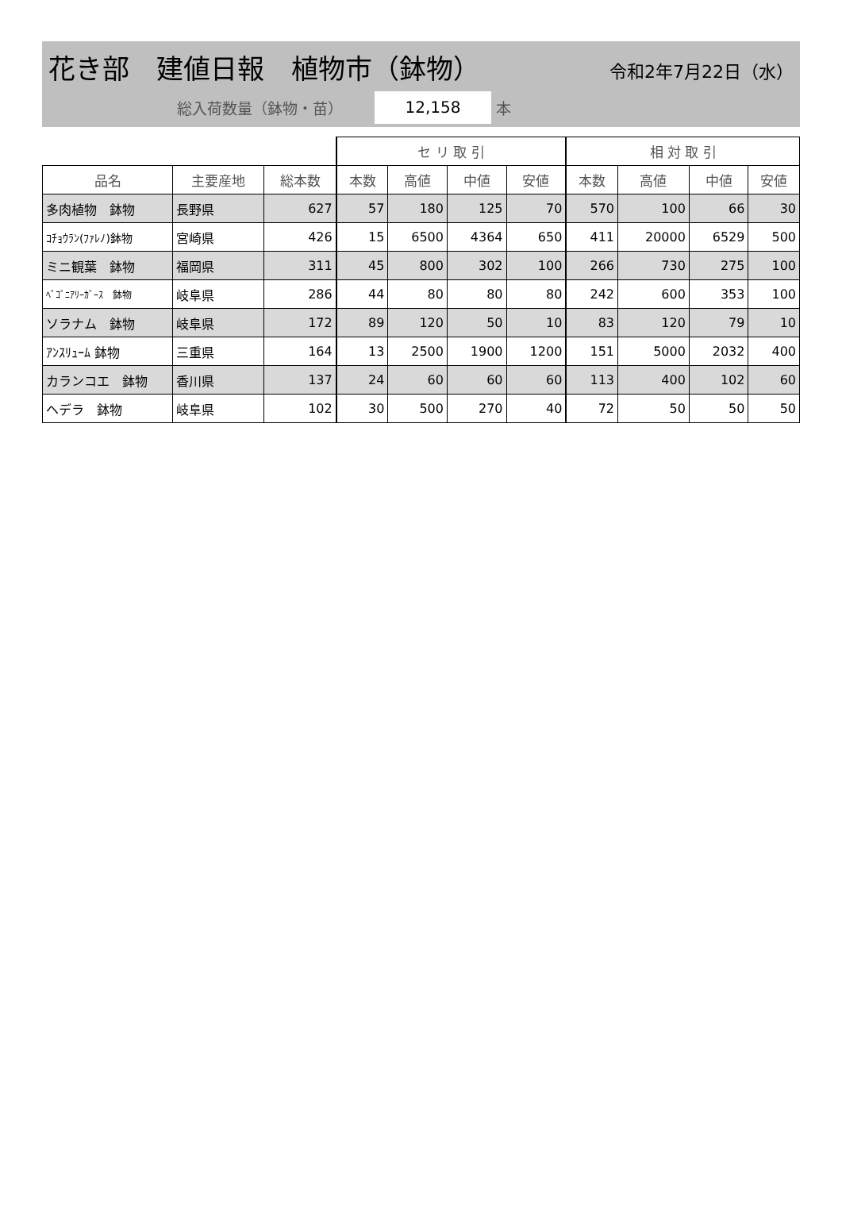花き部　建値日報　植物市（鉢物）
令和2年7月22日（水）
総入荷数量（鉢物・苗） 12,158 本
| | | | セ リ 取 引 | | | | 相 対 取 引 | | | |
| --- | --- | --- | --- | --- | --- | --- | --- | --- | --- | --- |
| 品名 | 主要産地 | 総本数 | 本数 | 高値 | 中値 | 安値 | 本数 | 高値 | 中値 | 安値 |
| 多肉植物 鉢物 | 長野県 | 627 | 57 | 180 | 125 | 70 | 570 | 100 | 66 | 30 |
| ｺﾁｮｳﾗﾝ(ﾌｧﾚﾉ)鉢物 | 宮崎県 | 426 | 15 | 6500 | 4364 | 650 | 411 | 20000 | 6529 | 500 |
| ミニ観葉 鉢物 | 福岡県 | 311 | 45 | 800 | 302 | 100 | 266 | 730 | 275 | 100 |
| ﾍﾞｺﾞﾆｱﾘｰｶﾞｰｽ 鉢物 | 岐阜県 | 286 | 44 | 80 | 80 | 80 | 242 | 600 | 353 | 100 |
| ソラナム 鉢物 | 岐阜県 | 172 | 89 | 120 | 50 | 10 | 83 | 120 | 79 | 10 |
| ｱﾝｽﾘｭｰﾑ 鉢物 | 三重県 | 164 | 13 | 2500 | 1900 | 1200 | 151 | 5000 | 2032 | 400 |
| カランコエ 鉢物 | 香川県 | 137 | 24 | 60 | 60 | 60 | 113 | 400 | 102 | 60 |
| ヘデラ 鉢物 | 岐阜県 | 102 | 30 | 500 | 270 | 40 | 72 | 50 | 50 | 50 |